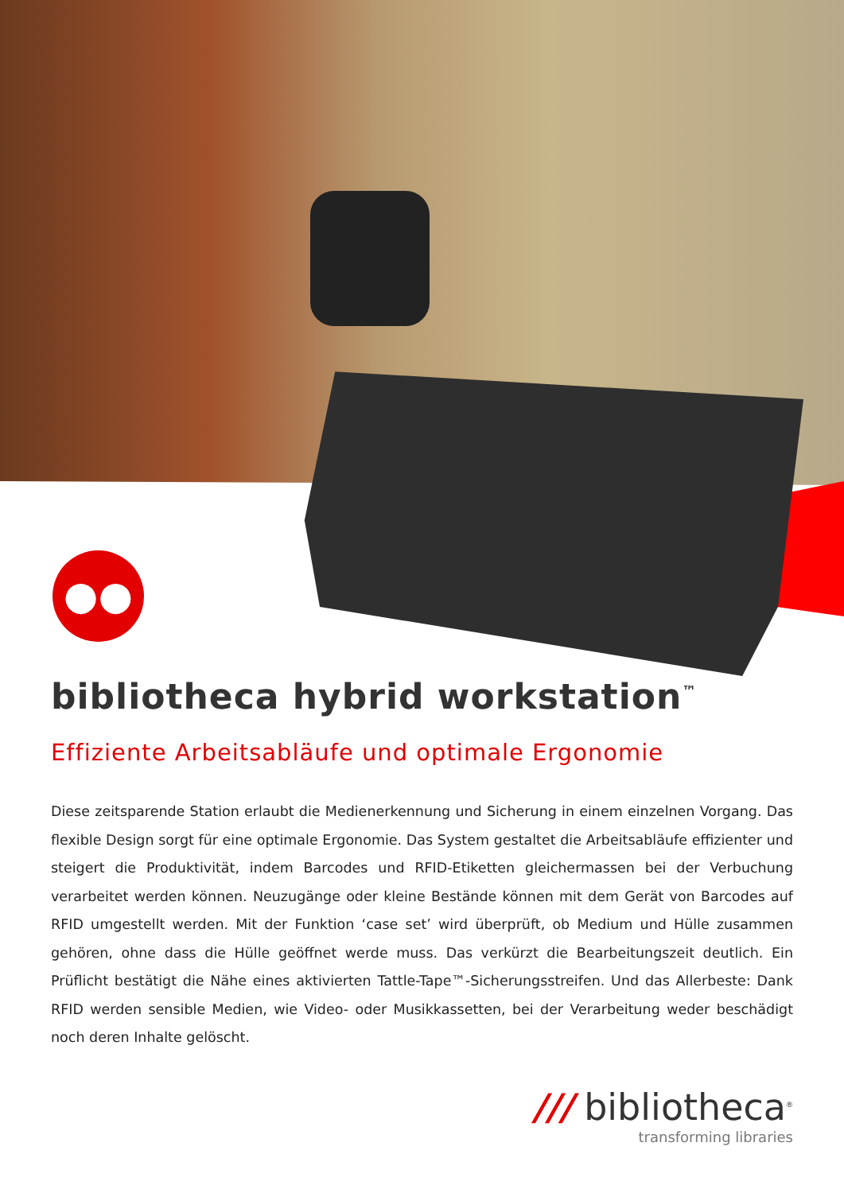●●
bibliotheca hybrid workstation<sup>™</sup>
Effiziente Arbeitsabläufe und optimale Ergonomie
Diese zeitsparende Station erlaubt die Medienerkennung und Sicherung in einem einzelnen Vorgang. Das flexible Design sorgt für eine optimale Ergonomie. Das System gestaltet die Arbeitsabläufe effizienter und steigert die Produktivität, indem Barcodes und RFID-Etiketten gleichermassen bei der Verbuchung verarbeitet werden können. Neuzugänge oder kleine Bestände können mit dem Gerät von Barcodes auf RFID umgestellt werden. Mit der Funktion ‘case set’ wird überprüft, ob Medium und Hülle zusammen gehören, ohne dass die Hülle geöffnet werde muss. Das verkürzt die Bearbeitungszeit deutlich. Ein Prüflicht bestätigt die Nähe eines aktivierten Tattle-Tape™-Sicherungsstreifen. Und das Allerbeste: Dank RFID werden sensible Medien, wie Video- oder Musikkassetten, bei der Verarbeitung weder beschädigt noch deren Inhalte gelöscht.
/// bibliotheca<sup>®</sup>
transforming libraries